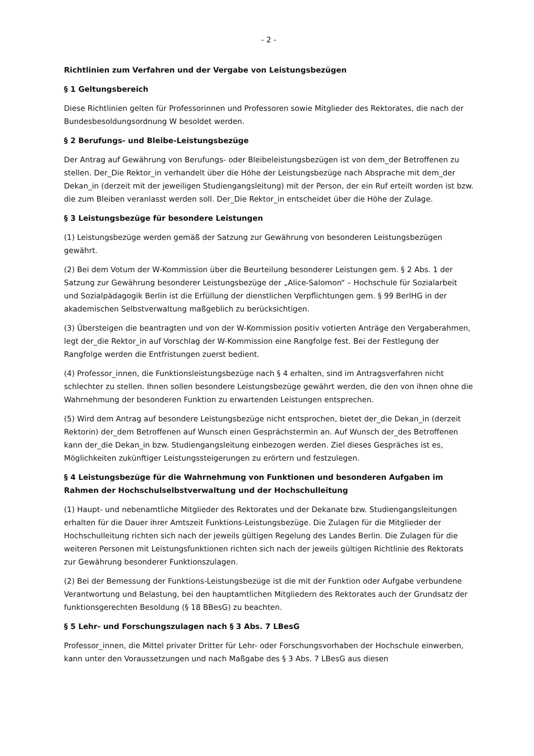- 2 -
Richtlinien zum Verfahren und der Vergabe von Leistungsbezügen
§ 1 Geltungsbereich
Diese Richtlinien gelten für Professorinnen und Professoren sowie Mitglieder des Rektorates, die nach der Bundesbesoldungsordnung W besoldet werden.
§ 2 Berufungs- und Bleibe-Leistungsbezüge
Der Antrag auf Gewährung von Berufungs- oder Bleibeleistungsbezügen ist von dem_der Betroffenen zu stellen. Der_Die Rektor_in verhandelt über die Höhe der Leistungsbezüge nach Absprache mit dem_der Dekan_in (derzeit mit der jeweiligen Studiengangsleitung) mit der Person, der ein Ruf erteilt worden ist bzw. die zum Bleiben veranlasst werden soll. Der_Die Rektor_in entscheidet über die Höhe der Zulage.
§ 3 Leistungsbezüge für besondere Leistungen
(1) Leistungsbezüge werden gemäß der Satzung zur Gewährung von besonderen Leistungsbezügen gewährt.
(2) Bei dem Votum der W-Kommission über die Beurteilung besonderer Leistungen gem. § 2 Abs. 1 der Satzung zur Gewährung besonderer Leistungsbezüge der „Alice-Salomon“ – Hochschule für Sozialarbeit und Sozialpädagogik Berlin ist die Erfüllung der dienstlichen Verpflichtungen gem. § 99 BerlHG in der akademischen Selbstverwaltung maßgeblich zu berücksichtigen.
(3) Übersteigen die beantragten und von der W-Kommission positiv votierten Anträge den Vergaberahmen, legt der_die Rektor_in auf Vorschlag der W-Kommission eine Rangfolge fest. Bei der Festlegung der Rangfolge werden die Entfristungen zuerst bedient.
(4) Professor_innen, die Funktionsleistungsbezüge nach § 4 erhalten, sind im Antragsverfahren nicht schlechter zu stellen. Ihnen sollen besondere Leistungsbezüge gewährt werden, die den von ihnen ohne die Wahrnehmung der besonderen Funktion zu erwartenden Leistungen entsprechen.
(5) Wird dem Antrag auf besondere Leistungsbezüge nicht entsprochen, bietet der_die Dekan_in (derzeit Rektorin) der_dem Betroffenen auf Wunsch einen Gesprächstermin an. Auf Wunsch der_des Betroffenen kann der_die Dekan_in bzw. Studiengangsleitung einbezogen werden. Ziel dieses Gespräches ist es, Möglichkeiten zukünftiger Leistungssteigerungen zu erörtern und festzulegen.
§ 4 Leistungsbezüge für die Wahrnehmung von Funktionen und besonderen Aufgaben im Rahmen der Hochschulselbstverwaltung und der Hochschulleitung
(1) Haupt- und nebenamtliche Mitglieder des Rektorates und der Dekanate bzw. Studiengangsleitungen erhalten für die Dauer ihrer Amtszeit Funktions-Leistungsbezüge. Die Zulagen für die Mitglieder der Hochschulleitung richten sich nach der jeweils gültigen Regelung des Landes Berlin. Die Zulagen für die weiteren Personen mit Leistungsfunktionen richten sich nach der jeweils gültigen Richtlinie des Rektorats zur Gewährung besonderer Funktionszulagen.
(2) Bei der Bemessung der Funktions-Leistungsbezüge ist die mit der Funktion oder Aufgabe verbundene Verantwortung und Belastung, bei den hauptamtlichen Mitgliedern des Rektorates auch der Grundsatz der funktionsgerechten Besoldung (§ 18 BBesG) zu beachten.
§ 5 Lehr- und Forschungszulagen nach § 3 Abs. 7 LBesG
Professor_innen, die Mittel privater Dritter für Lehr- oder Forschungsvorhaben der Hochschule einwerben, kann unter den Voraussetzungen und nach Maßgabe des § 3 Abs. 7 LBesG aus diesen